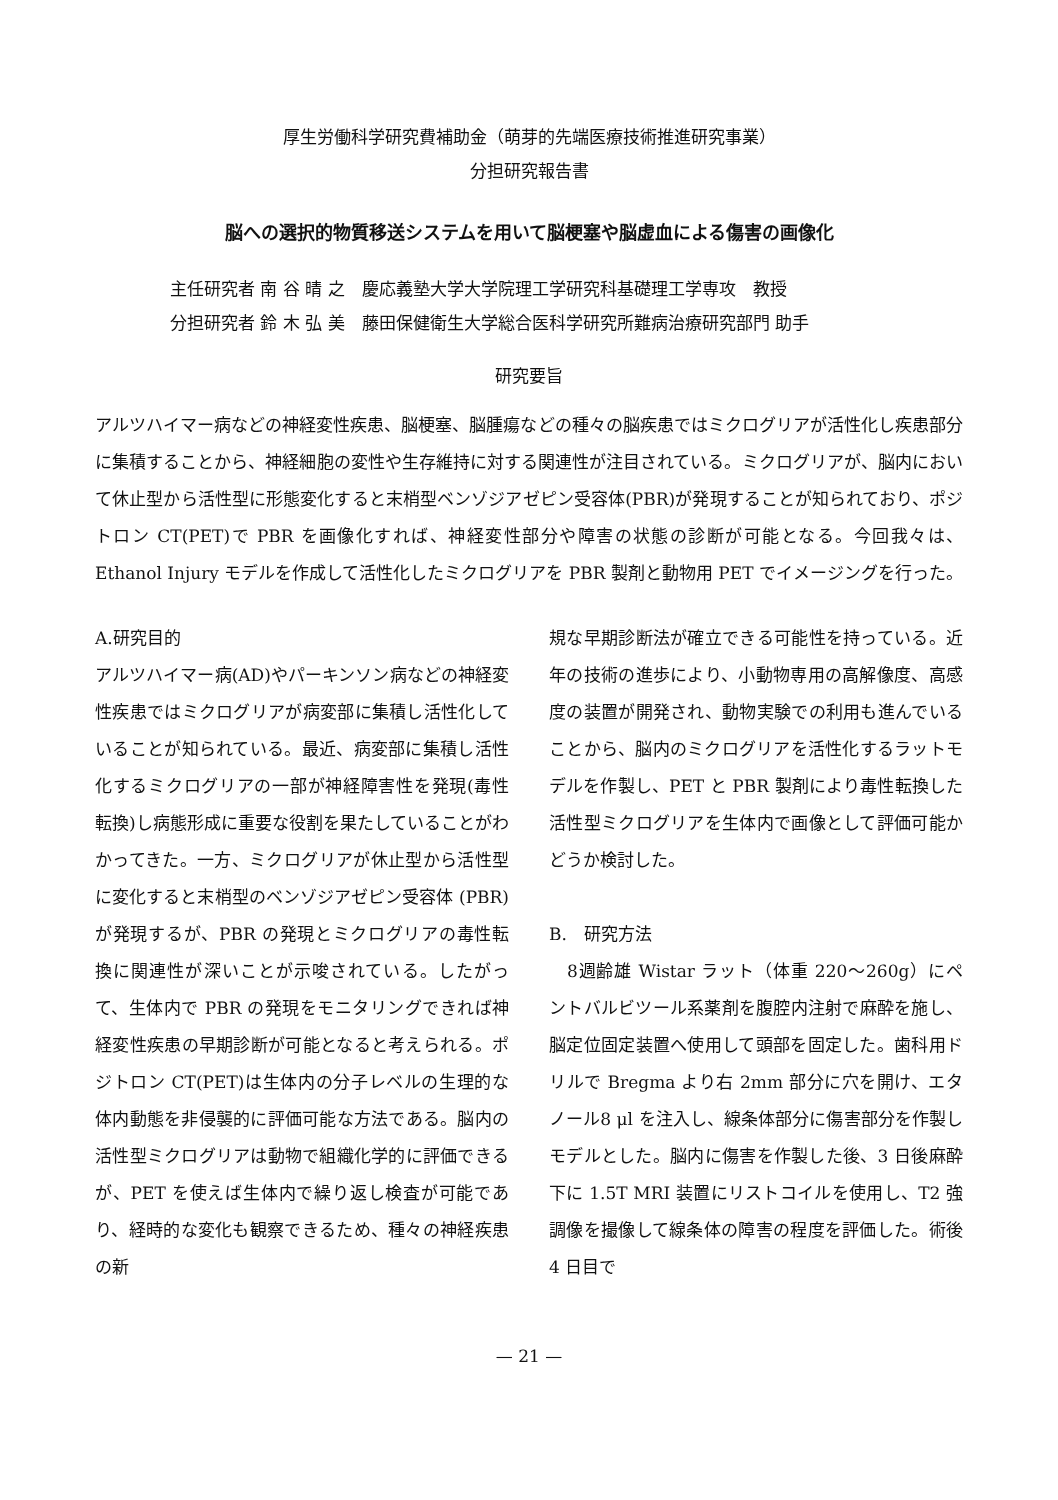厚生労働科学研究費補助金（萌芽的先端医療技術推進研究事業）
分担研究報告書
脳への選択的物質移送システムを用いて脳梗塞や脳虚血による傷害の画像化
主任研究者 南 谷 晴 之　慶応義塾大学大学院理工学研究科基礎理工学専攻　教授
分担研究者 鈴 木 弘 美　藤田保健衛生大学総合医科学研究所難病治療研究部門 助手
研究要旨
アルツハイマー病などの神経変性疾患、脳梗塞、脳腫瘍などの種々の脳疾患ではミクログリアが活性化し疾患部分に集積することから、神経細胞の変性や生存維持に対する関連性が注目されている。ミクログリアが、脳内において休止型から活性型に形態変化すると末梢型ベンゾジアゼピン受容体(PBR)が発現することが知られており、ポジトロン CT(PET)で PBR を画像化すれば、神経変性部分や障害の状態の診断が可能となる。今回我々は、Ethanol Injury モデルを作成して活性化したミクログリアを PBR 製剤と動物用 PET でイメージングを行った。
A.研究目的
アルツハイマー病(AD)やパーキンソン病などの神経変性疾患ではミクログリアが病変部に集積し活性化していることが知られている。最近、病変部に集積し活性化するミクログリアの一部が神経障害性を発現(毒性転換)し病態形成に重要な役割を果たしていることがわかってきた。一方、ミクログリアが休止型から活性型に変化すると末梢型のベンゾジアゼピン受容体 (PBR) が発現するが、PBR の発現とミクログリアの毒性転換に関連性が深いことが示唆されている。したがって、生体内で PBR の発現をモニタリングできれば神経変性疾患の早期診断が可能となると考えられる。ポジトロン CT(PET)は生体内の分子レベルの生理的な体内動態を非侵襲的に評価可能な方法である。脳内の活性型ミクログリアは動物で組織化学的に評価できるが、PET を使えば生体内で繰り返し検査が可能であり、経時的な変化も観察できるため、種々の神経疾患の新
規な早期診断法が確立できる可能性を持っている。近年の技術の進歩により、小動物専用の高解像度、高感度の装置が開発され、動物実験での利用も進んでいることから、脳内のミクログリアを活性化するラットモデルを作製し、PET と PBR 製剤により毒性転換した活性型ミクログリアを生体内で画像として評価可能かどうか検討した。
B.　研究方法
　8週齢雄 Wistar ラット（体重 220〜260g）にペントバルビツール系薬剤を腹腔内注射で麻酔を施し、脳定位固定装置へ使用して頭部を固定した。歯科用ドリルで Bregma より右 2mm 部分に穴を開け、エタノール8 μl を注入し、線条体部分に傷害部分を作製しモデルとした。脳内に傷害を作製した後、3 日後麻酔下に 1.5T MRI 装置にリストコイルを使用し、T2 強調像を撮像して線条体の障害の程度を評価した。術後 4 日目で
— 21 —